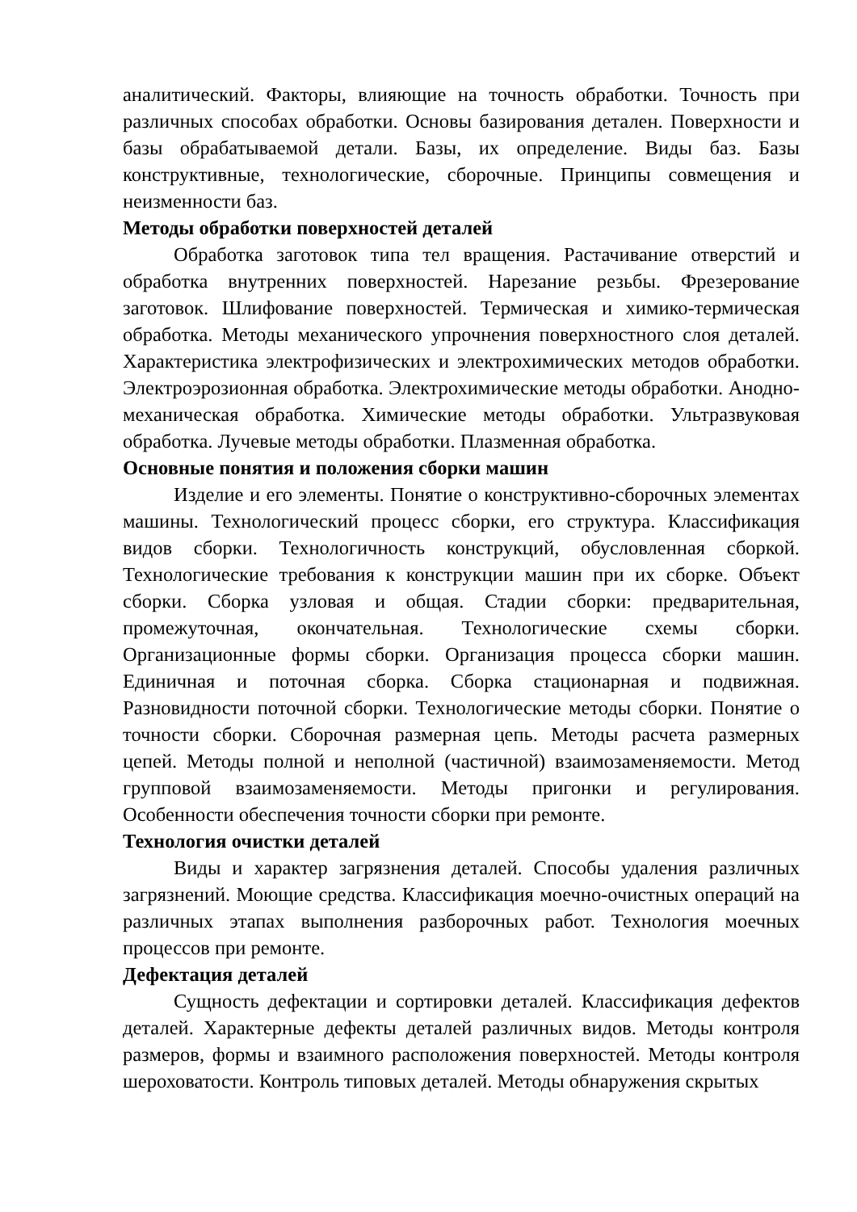аналитический. Факторы, влияющие на точность обработки. Точность при различных способах обработки. Основы базирования детален. Поверхности и базы обрабатываемой детали. Базы, их определение. Виды баз. Базы конструктивные, технологические, сборочные. Принципы совмещения и неизменности баз.
Методы обработки поверхностей деталей
Обработка заготовок типа тел вращения. Растачивание отверстий и обработка внутренних поверхностей. Нарезание резьбы. Фрезерование заготовок. Шлифование поверхностей. Термическая и химико-термическая обработка. Методы механического упрочнения поверхностного слоя деталей. Характеристика электрофизических и электрохимических методов обработки. Электроэрозионная обработка. Электрохимические методы обработки. Анодно-механическая обработка. Химические методы обработки. Ультразвуковая обработка. Лучевые методы обработки. Плазменная обработка.
Основные понятия и положения сборки машин
Изделие и его элементы. Понятие о конструктивно-сборочных элементах машины. Технологический процесс сборки, его структура. Классификация видов сборки. Технологичность конструкций, обусловленная сборкой. Технологические требования к конструкции машин при их сборке. Объект сборки. Сборка узловая и общая. Стадии сборки: предварительная, промежуточная, окончательная. Технологические схемы сборки. Организационные формы сборки. Организация процесса сборки машин. Единичная и поточная сборка. Сборка стационарная и подвижная. Разновидности поточной сборки. Технологические методы сборки. Понятие о точности сборки. Сборочная размерная цепь. Методы расчета размерных цепей. Методы полной и неполной (частичной) взаимозаменяемости. Метод групповой взаимозаменяемости. Методы пригонки и регулирования. Особенности обеспечения точности сборки при ремонте.
Технология очистки деталей
Виды и характер загрязнения деталей. Способы удаления различных загрязнений. Моющие средства. Классификация моечно-очистных операций на различных этапах выполнения разборочных работ. Технология моечных процессов при ремонте.
Дефектация деталей
Сущность дефектации и сортировки деталей. Классификация дефектов деталей. Характерные дефекты деталей различных видов. Методы контроля размеров, формы и взаимного расположения поверхностей. Методы контроля шероховатости. Контроль типовых деталей. Методы обнаружения скрытых